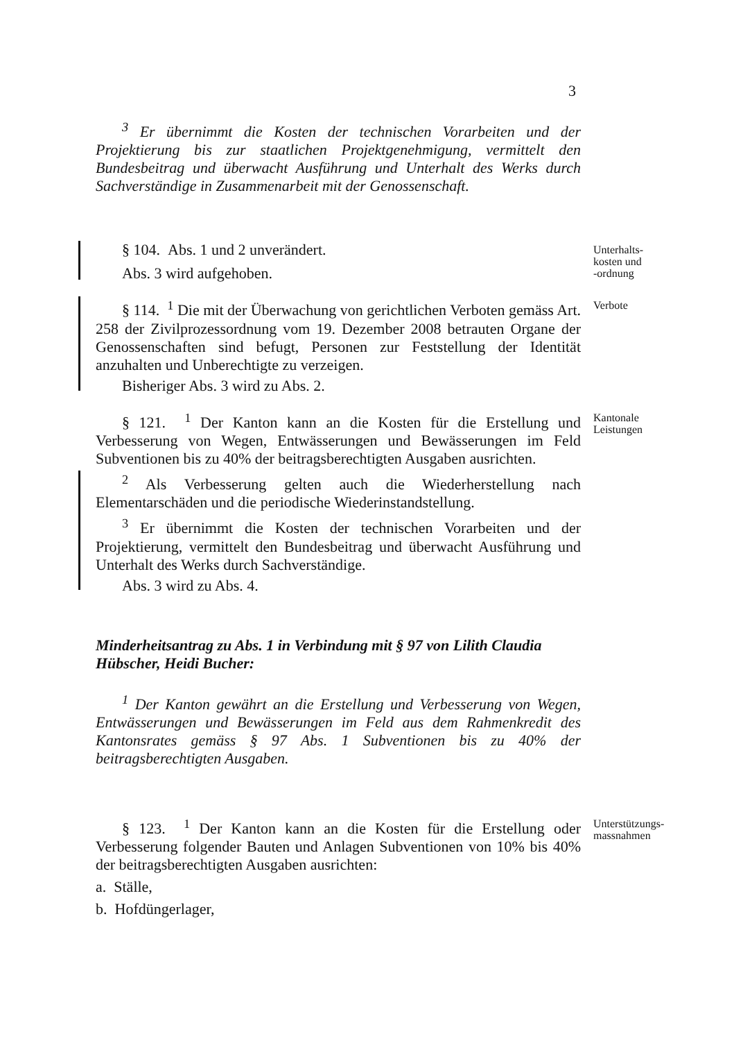3
<sup>3</sup> Er übernimmt die Kosten der technischen Vorarbeiten und der Projektierung bis zur staatlichen Projektgenehmigung, vermittelt den Bundesbeitrag und überwacht Ausführung und Unterhalt des Werks durch Sachverständige in Zusammenarbeit mit der Genossenschaft.
§ 104. Abs. 1 und 2 unverändert.
Abs. 3 wird aufgehoben.
Unterhalts-
kosten und
-ordnung
§ 114. <sup>1</sup> Die mit der Überwachung von gerichtlichen Verboten gemäss Art. 258 der Zivilprozessordnung vom 19. Dezember 2008 betrauten Organe der Genossenschaften sind befugt, Personen zur Feststellung der Identität anzuhalten und Unberechtigte zu verzeigen.
Bisheriger Abs. 3 wird zu Abs. 2.
Verbote
§ 121. <sup>1</sup> Der Kanton kann an die Kosten für die Erstellung und Verbesserung von Wegen, Entwässerungen und Bewässerungen im Feld Subventionen bis zu 40% der beitragsberechtigten Ausgaben ausrichten.
Kantonale
Leistungen
<sup>2</sup> Als Verbesserung gelten auch die Wiederherstellung nach Elementarschäden und die periodische Wiederinstandstellung.
<sup>3</sup> Er übernimmt die Kosten der technischen Vorarbeiten und der Projektierung, vermittelt den Bundesbeitrag und überwacht Ausführung und Unterhalt des Werks durch Sachverständige.
Abs. 3 wird zu Abs. 4.
Minderheitsantrag zu Abs. 1 in Verbindung mit § 97 von Lilith Claudia Hübscher, Heidi Bucher:
<sup>1</sup> Der Kanton gewährt an die Erstellung und Verbesserung von Wegen, Entwässerungen und Bewässerungen im Feld aus dem Rahmenkredit des Kantonsrates gemäss § 97 Abs. 1 Subventionen bis zu 40% der beitragsberechtigten Ausgaben.
§ 123. <sup>1</sup> Der Kanton kann an die Kosten für die Erstellung oder Verbesserung folgender Bauten und Anlagen Subventionen von 10% bis 40% der beitragsberechtigten Ausgaben ausrichten:
a. Ställe,
b. Hofdüngerlager,
Unterstützungs-
massnahmen